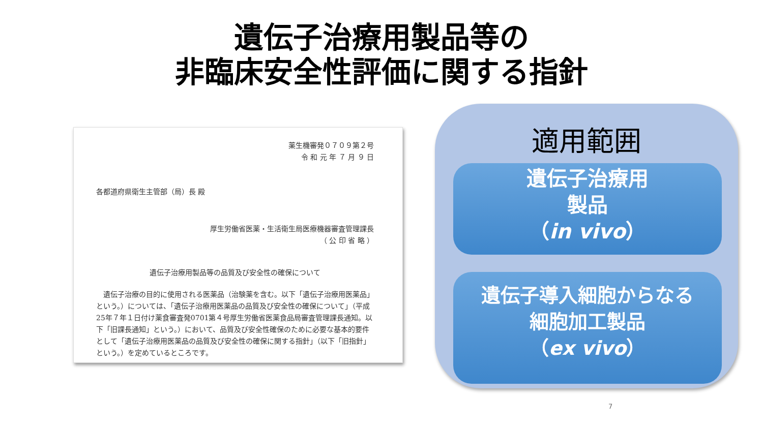遺伝子治療用製品等の
非臨床安全性評価に関する指針
薬生機審発０７０９第２号
令 和 元 年 ７ 月 ９ 日
各都道府県衛生主管部（局）長 殿
厚生労働省医薬・生活衛生局医療機器審査管理課長
（ 公 印 省 略 ）
遺伝子治療用製品等の品質及び安全性の確保について
　遺伝子治療の目的に使用される医薬品（治験薬を含む。以下「遺伝子治療用医薬品」という。）については、「遺伝子治療用医薬品の品質及び安全性の確保について」（平成25年７年１日付け薬食審査発0701第４号厚生労働省医薬食品局審査管理課長通知。以下「旧課長通知」という。）において、品質及び安全性確保のために必要な基本的要件として「遺伝子治療用医薬品の品質及び安全性の確保に関する指針」（以下「旧指針」という。）を定めているところです。
適用範囲
遺伝子治療用
製品
（in vivo）
遺伝子導入細胞からなる
細胞加工製品
（ex vivo）
7